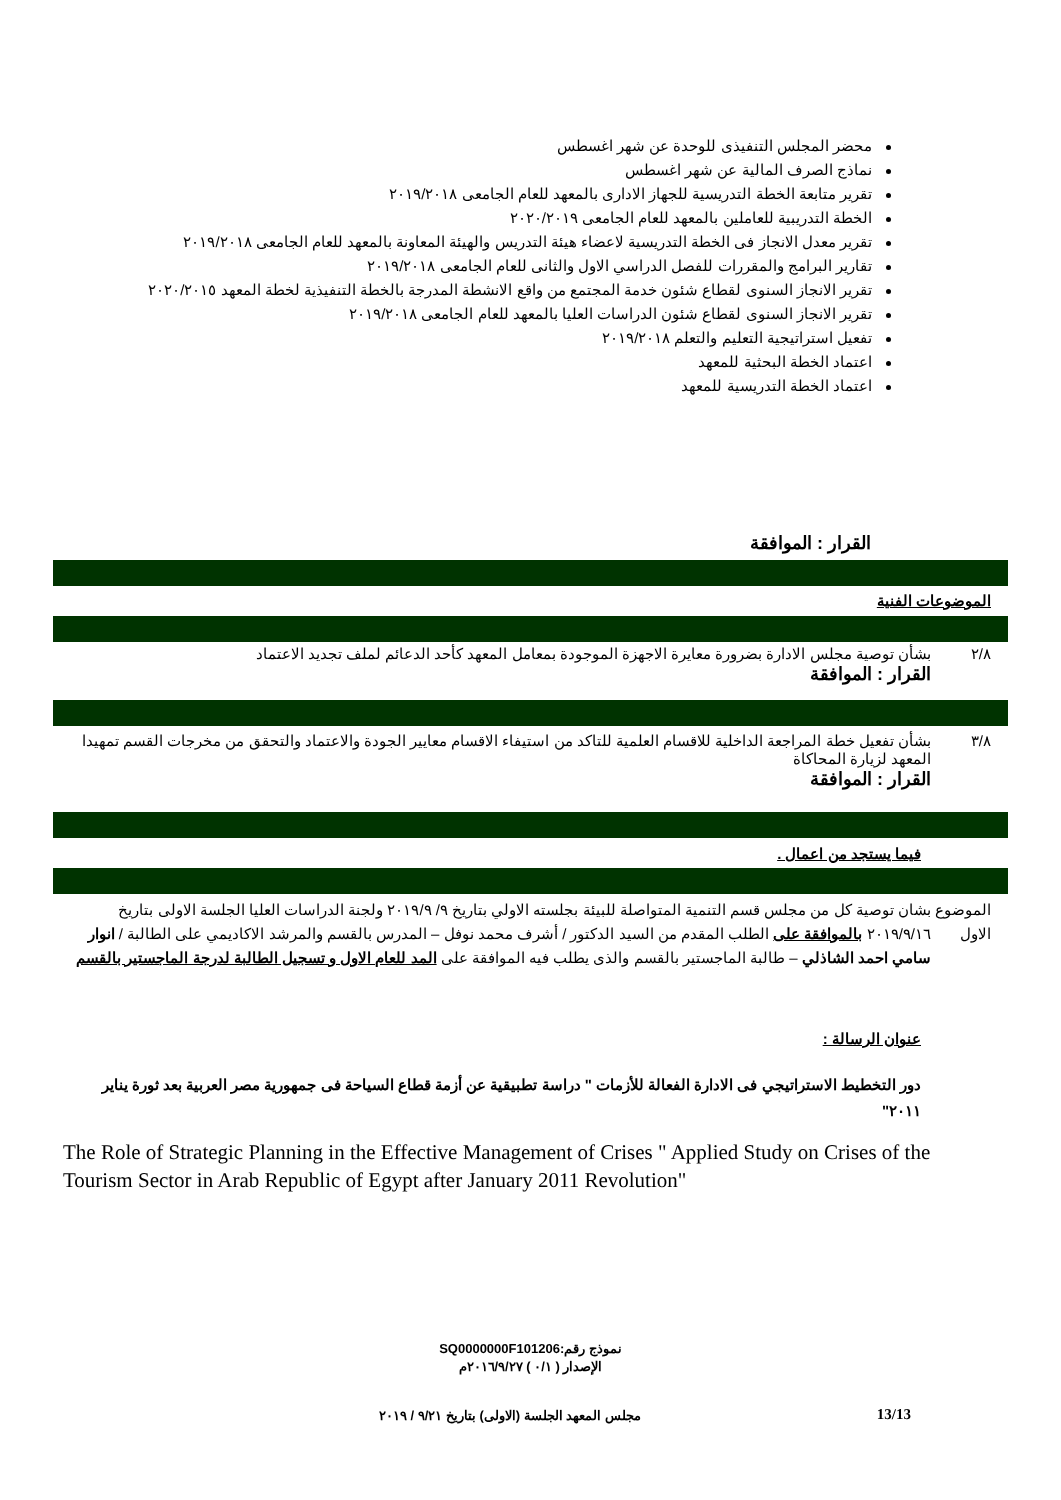محضر المجلس التنفيذى للوحدة عن شهر اغسطس
نماذج الصرف المالية عن شهر اغسطس
تقرير متابعة الخطة التدريسية للجهاز الادارى بالمعهد للعام الجامعى ٢٠١٩/٢٠١٨
الخطة التدريبية للعاملين بالمعهد للعام الجامعى ٢٠٢٠/٢٠١٩
تقرير معدل الانجاز فى الخطة التدريسية لاعضاء هيئة التدريس والهيئة المعاونة بالمعهد للعام الجامعى ٢٠١٩/٢٠١٨
تقارير البرامج والمقررات للفصل الدراسي الاول والثانى للعام الجامعى ٢٠١٩/٢٠١٨
تقرير الانجاز السنوى لقطاع شئون خدمة المجتمع من واقع الانشطة المدرجة بالخطة التنفيذية لخطة المعهد ٢٠٢٠/٢٠١٥
تقرير الانجاز السنوى لقطاع شئون الدراسات العليا بالمعهد للعام الجامعى ٢٠١٩/٢٠١٨
تفعيل استراتيجية التعليم والتعلم ٢٠١٩/٢٠١٨
اعتماد الخطة البحثية للمعهد
اعتماد الخطة التدريسية للمعهد
القرار : الموافقة
الموضوعات الفنية
٢/٨ بشأن توصية مجلس الادارة بضرورة معايرة الاجهزة الموجودة بمعامل المعهد كأحد الدعائم لملف تجديد الاعتماد
القرار : الموافقة
٣/٨ بشأن تفعيل خطة المراجعة الداخلية للاقسام العلمية للتاكد من استيفاء الاقسام معايير الجودة والاعتماد والتحقق من مخرجات القسم تمهيدا المعهد لزيارة المحاكاة
القرار : الموافقة
فيما يستجد من اعمال .
الموضوع الاول
بشان توصية كل من مجلس قسم التنمية المتواصلة للبيئة بجلسته الاولي بتاريخ ٩/ ٢٠١٩/٩ ولجنة الدراسات العليا الجلسة الاولى بتاريخ ٢٠١٩/٩/١٦ بالموافقة على الطلب المقدم من السيد الدكتور / أشرف محمد نوفل – المدرس بالقسم والمرشد الاكاديمي على الطالبة / انوار سامي احمد الشاذلي – طالبة الماجستير بالقسم والذى يطلب فيه الموافقة على المد للعام الاول و تسجيل الطالبة لدرجة الماجستير بالقسم
عنوان الرسالة :
دور التخطيط الاستراتيجي فى الادارة الفعالة للأزمات " دراسة تطبيقية عن أزمة قطاع السياحة فى جمهورية مصر العربية بعد ثورة يناير ٢٠١١"
The Role of Strategic Planning in the Effective Management of Crises " Applied Study on Crises of the Tourism Sector in Arab Republic of Egypt after January 2011 Revolution"
نموذج رقم:SQ0000000F101206
الإصدار ( ٠/١ ) ٢٠١٦/٩/٢٧م
مجلس المعهد الجلسة (الاولى) بتاريخ ٩/٢١ / ٢٠١٩
13/13